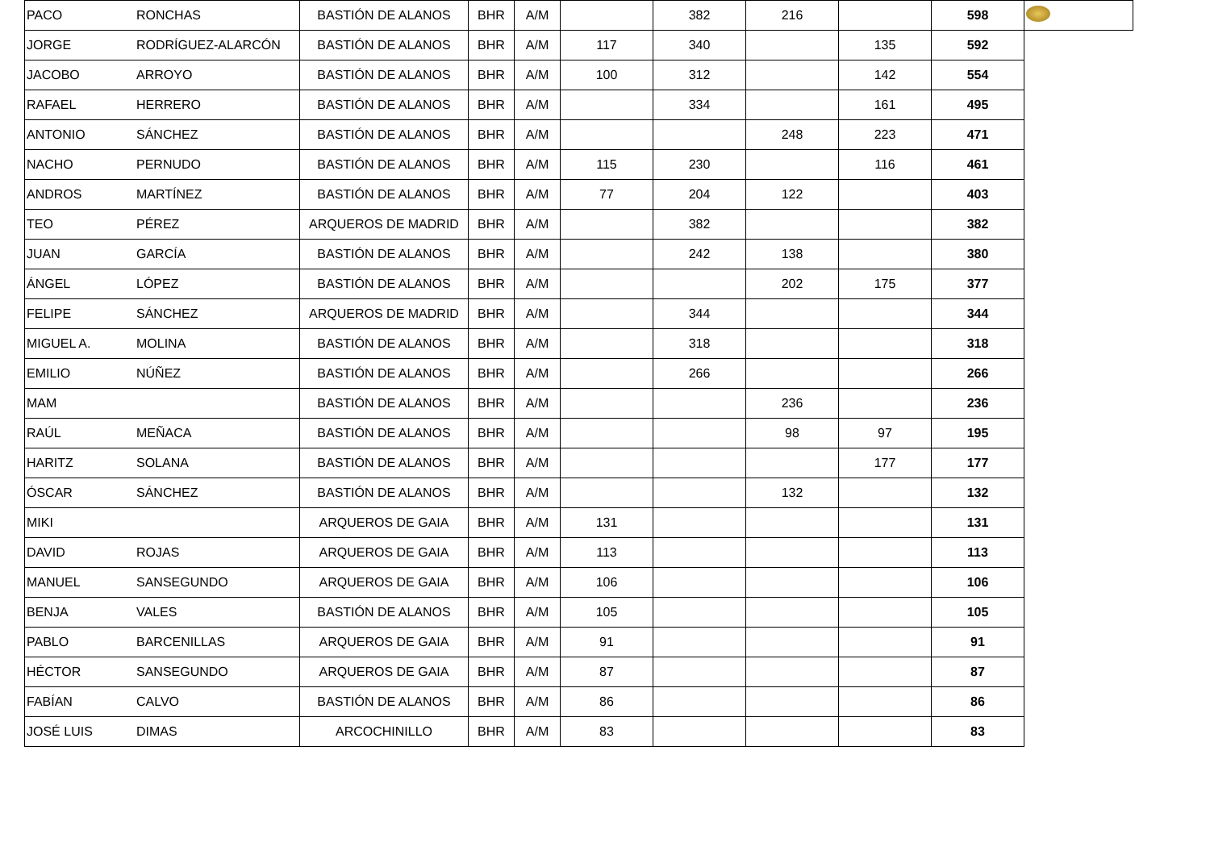| PACO | RONCHAS | BASTIÓN DE ALANOS | BHR | A/M | | 382 | 216 | | 598 | |
| JORGE | RODRÍGUEZ-ALARCÓN | BASTIÓN DE ALANOS | BHR | A/M | 117 | 340 | | 135 | 592 | |
| JACOBO | ARROYO | BASTIÓN DE ALANOS | BHR | A/M | 100 | 312 | | 142 | 554 | |
| RAFAEL | HERRERO | BASTIÓN DE ALANOS | BHR | A/M | | 334 | | 161 | 495 | |
| ANTONIO | SÁNCHEZ | BASTIÓN DE ALANOS | BHR | A/M | | | 248 | 223 | 471 | |
| NACHO | PERNUDO | BASTIÓN DE ALANOS | BHR | A/M | 115 | 230 | | 116 | 461 | |
| ANDROS | MARTÍNEZ | BASTIÓN DE ALANOS | BHR | A/M | 77 | 204 | 122 | | 403 | |
| TEO | PÉREZ | ARQUEROS DE MADRID | BHR | A/M | | 382 | | | 382 | |
| JUAN | GARCÍA | BASTIÓN DE ALANOS | BHR | A/M | | 242 | 138 | | 380 | |
| ÁNGEL | LÓPEZ | BASTIÓN DE ALANOS | BHR | A/M | | | 202 | 175 | 377 | |
| FELIPE | SÁNCHEZ | ARQUEROS DE MADRID | BHR | A/M | | 344 | | | 344 | |
| MIGUEL A. | MOLINA | BASTIÓN DE ALANOS | BHR | A/M | | 318 | | | 318 | |
| EMILIO | NÚÑEZ | BASTIÓN DE ALANOS | BHR | A/M | | 266 | | | 266 | |
| MAM | | BASTIÓN DE ALANOS | BHR | A/M | | | 236 | | 236 | |
| RAÚL | MEÑACA | BASTIÓN DE ALANOS | BHR | A/M | | | 98 | 97 | 195 | |
| HARITZ | SOLANA | BASTIÓN DE ALANOS | BHR | A/M | | | | 177 | 177 | |
| ÓSCAR | SÁNCHEZ | BASTIÓN DE ALANOS | BHR | A/M | | | 132 | | 132 | |
| MIKI | | ARQUEROS DE GAIA | BHR | A/M | 131 | | | | 131 | |
| DAVID | ROJAS | ARQUEROS DE GAIA | BHR | A/M | 113 | | | | 113 | |
| MANUEL | SANSEGUNDO | ARQUEROS DE GAIA | BHR | A/M | 106 | | | | 106 | |
| BENJA | VALES | BASTIÓN DE ALANOS | BHR | A/M | 105 | | | | 105 | |
| PABLO | BARCENILLAS | ARQUEROS DE GAIA | BHR | A/M | 91 | | | | 91 | |
| HÉCTOR | SANSEGUNDO | ARQUEROS DE GAIA | BHR | A/M | 87 | | | | 87 | |
| FABÍAN | CALVO | BASTIÓN DE ALANOS | BHR | A/M | 86 | | | | 86 | |
| JOSÉ LUIS | DIMAS | ARCOCHINILLO | BHR | A/M | 83 | | | | 83 | |